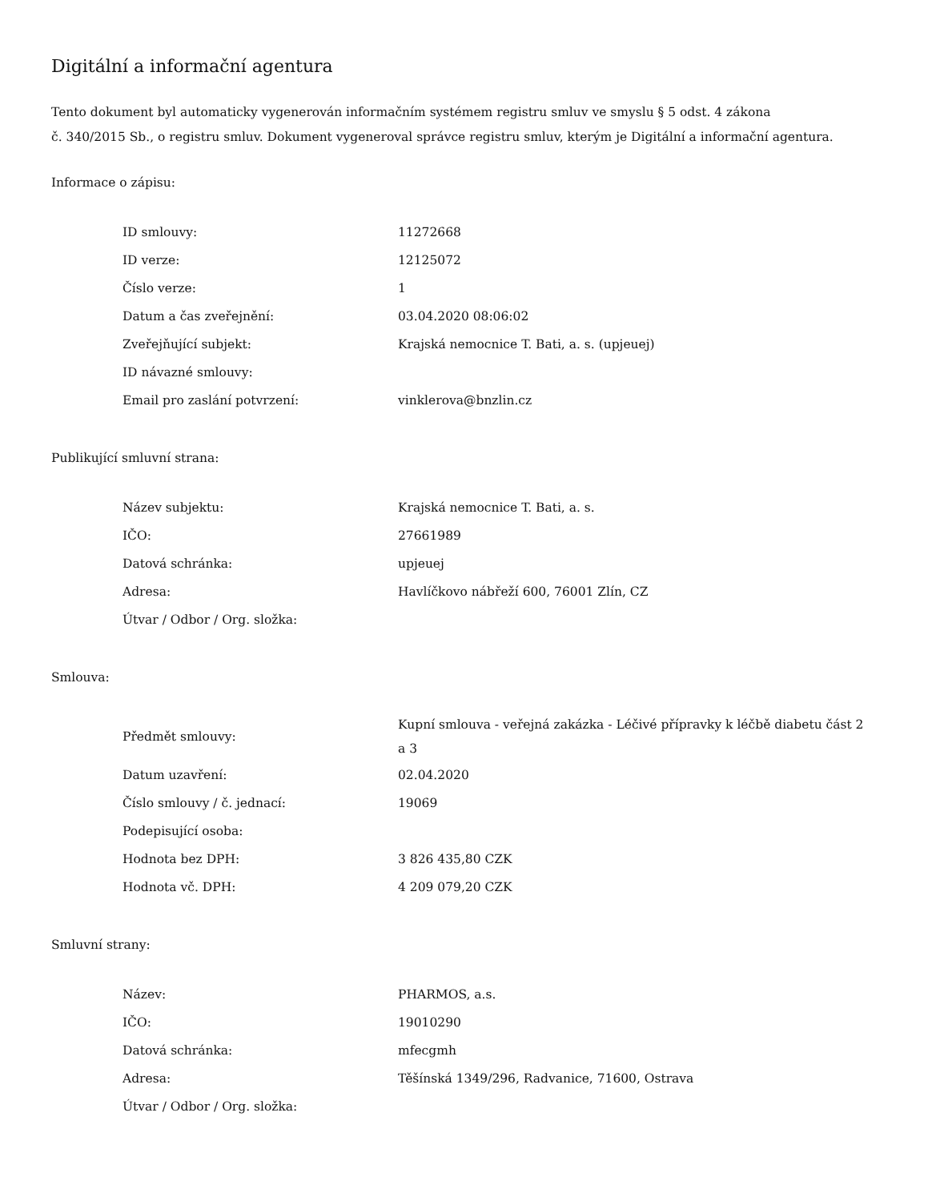Digitální a informační agentura
Tento dokument byl automaticky vygenerován informačním systémem registru smluv ve smyslu § 5 odst. 4 zákona
č. 340/2015 Sb., o registru smluv. Dokument vygeneroval správce registru smluv, kterým je Digitální a informační agentura.
Informace o zápisu:
| ID smlouvy: | 11272668 |
| ID verze: | 12125072 |
| Číslo verze: | 1 |
| Datum a čas zveřejnění: | 03.04.2020 08:06:02 |
| Zveřejňující subjekt: | Krajská nemocnice T. Bati, a. s. (upjeuej) |
| ID návazné smlouvy: | |
| Email pro zaslání potvrzení: | vinklerova@bnzlin.cz |
Publikující smluvní strana:
| Název subjektu: | Krajská nemocnice T. Bati, a. s. |
| IČO: | 27661989 |
| Datová schránka: | upjeuej |
| Adresa: | Havlíčkovo nábřeží 600, 76001 Zlín, CZ |
| Útvar / Odbor / Org. složka: | |
Smlouva:
| Předmět smlouvy: | Kupní smlouva - veřejná zakázka - Léčivé přípravky k léčbě diabetu část 2 a 3 |
| Datum uzavření: | 02.04.2020 |
| Číslo smlouvy / č. jednací: | 19069 |
| Podepisující osoba: | |
| Hodnota bez DPH: | 3 826 435,80 CZK |
| Hodnota vč. DPH: | 4 209 079,20 CZK |
Smluvní strany:
| Název: | PHARMOS, a.s. |
| IČO: | 19010290 |
| Datová schránka: | mfecgmh |
| Adresa: | Těšínská 1349/296, Radvanice, 71600, Ostrava |
| Útvar / Odbor / Org. složka: | |